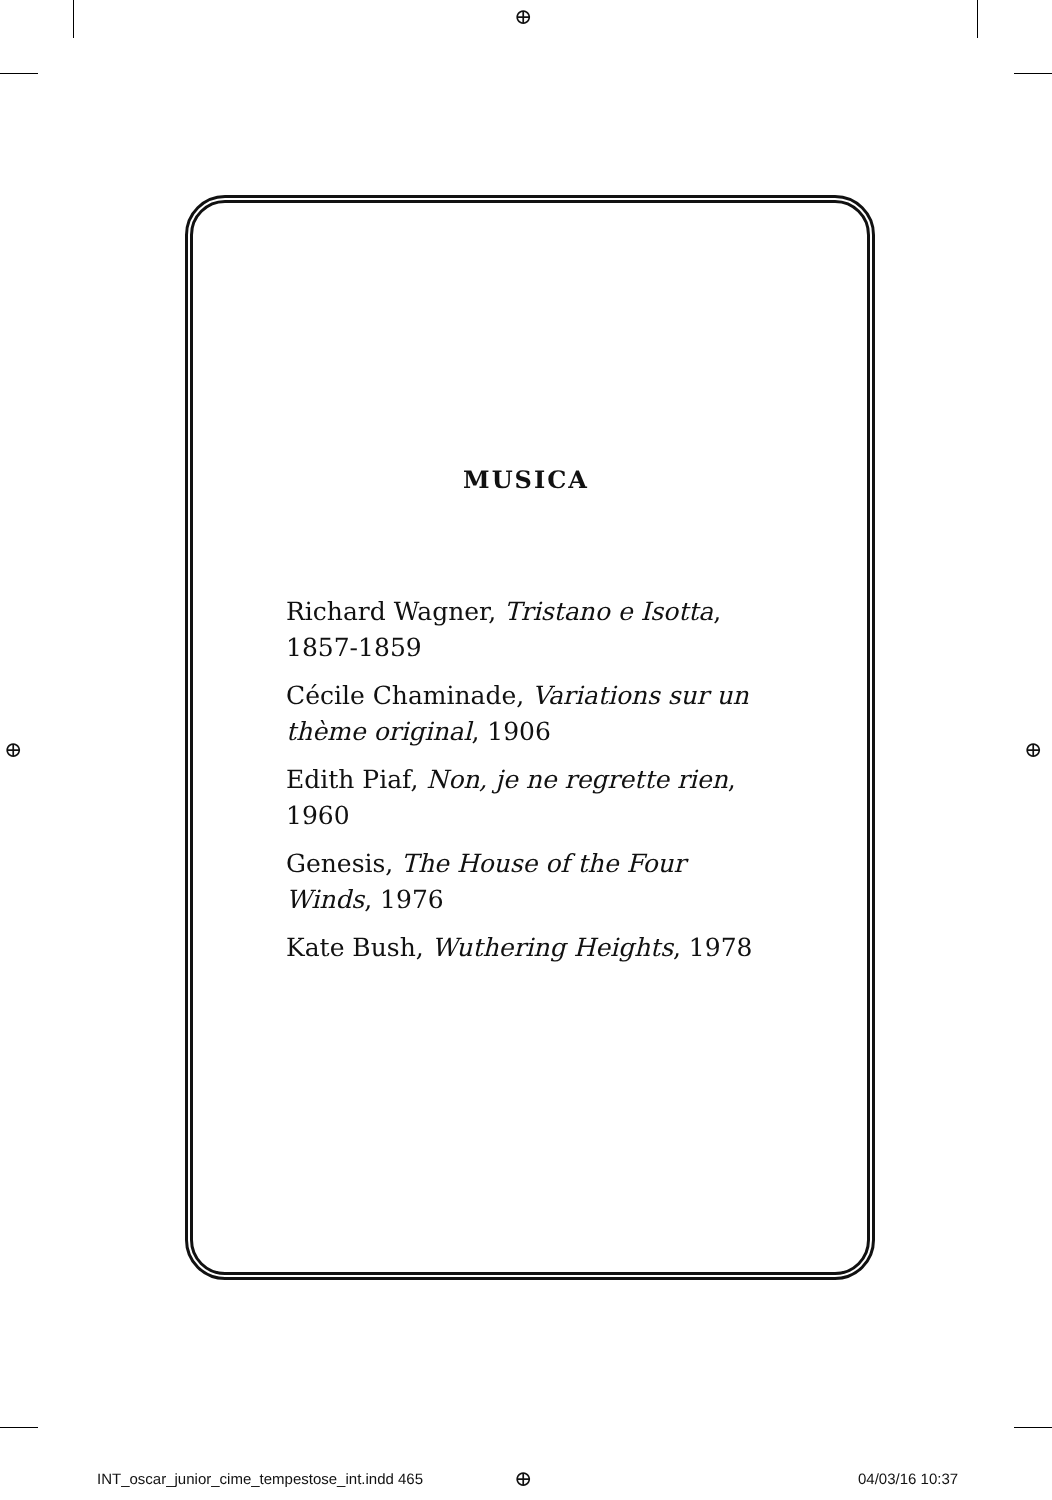⊕
⊕ ⊕
MUSICA
Richard Wagner, Tristano e Isotta, 1857-1859
Cécile Chaminade, Variations sur un thème original, 1906
Edith Piaf, Non, je ne regrette rien, 1960
Genesis, The House of the Four Winds, 1976
Kate Bush, Wuthering Heights, 1978
INT_oscar_junior_cime_tempestose_int.indd 465
⊕ 04/03/16 10:37